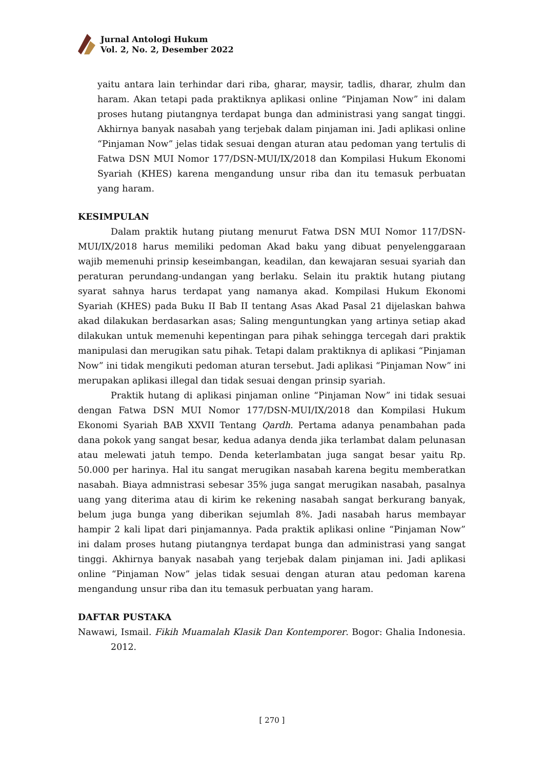Jurnal Antologi Hukum
Vol. 2, No. 2, Desember 2022
yaitu antara lain terhindar dari riba, gharar, maysir, tadlis, dharar, zhulm dan haram. Akan tetapi pada praktiknya aplikasi online “Pinjaman Now” ini dalam proses hutang piutangnya terdapat bunga dan administrasi yang sangat tinggi. Akhirnya banyak nasabah yang terjebak dalam pinjaman ini. Jadi aplikasi online “Pinjaman Now” jelas tidak sesuai dengan aturan atau pedoman yang tertulis di Fatwa DSN MUI Nomor 177/DSN-MUI/IX/2018 dan Kompilasi Hukum Ekonomi Syariah (KHES) karena mengandung unsur riba dan itu temasuk perbuatan yang haram.
KESIMPULAN
Dalam praktik hutang piutang menurut Fatwa DSN MUI Nomor 117/DSN-MUI/IX/2018 harus memiliki pedoman Akad baku yang dibuat penyelenggaraan wajib memenuhi prinsip keseimbangan, keadilan, dan kewajaran sesuai syariah dan peraturan perundang-undangan yang berlaku. Selain itu praktik hutang piutang syarat sahnya harus terdapat yang namanya akad. Kompilasi Hukum Ekonomi Syariah (KHES) pada Buku II Bab II tentang Asas Akad Pasal 21 dijelaskan bahwa akad dilakukan berdasarkan asas; Saling menguntungkan yang artinya setiap akad dilakukan untuk memenuhi kepentingan para pihak sehingga tercegah dari praktik manipulasi dan merugikan satu pihak. Tetapi dalam praktiknya di aplikasi “Pinjaman Now” ini tidak mengikuti pedoman aturan tersebut. Jadi aplikasi “Pinjaman Now” ini merupakan aplikasi illegal dan tidak sesuai dengan prinsip syariah.
Praktik hutang di aplikasi pinjaman online “Pinjaman Now” ini tidak sesuai dengan Fatwa DSN MUI Nomor 177/DSN-MUI/IX/2018 dan Kompilasi Hukum Ekonomi Syariah BAB XXVII Tentang Qardh. Pertama adanya penambahan pada dana pokok yang sangat besar, kedua adanya denda jika terlambat dalam pelunasan atau melewati jatuh tempo. Denda keterlambatan juga sangat besar yaitu Rp. 50.000 per harinya. Hal itu sangat merugikan nasabah karena begitu memberatkan nasabah. Biaya admnistrasi sebesar 35% juga sangat merugikan nasabah, pasalnya uang yang diterima atau di kirim ke rekening nasabah sangat berkurang banyak, belum juga bunga yang diberikan sejumlah 8%. Jadi nasabah harus membayar hampir 2 kali lipat dari pinjamannya. Pada praktik aplikasi online “Pinjaman Now” ini dalam proses hutang piutangnya terdapat bunga dan administrasi yang sangat tinggi. Akhirnya banyak nasabah yang terjebak dalam pinjaman ini. Jadi aplikasi online “Pinjaman Now” jelas tidak sesuai dengan aturan atau pedoman karena mengandung unsur riba dan itu temasuk perbuatan yang haram.
DAFTAR PUSTAKA
Nawawi, Ismail. Fikih Muamalah Klasik Dan Kontemporer. Bogor: Ghalia Indonesia. 2012.
[ 270 ]